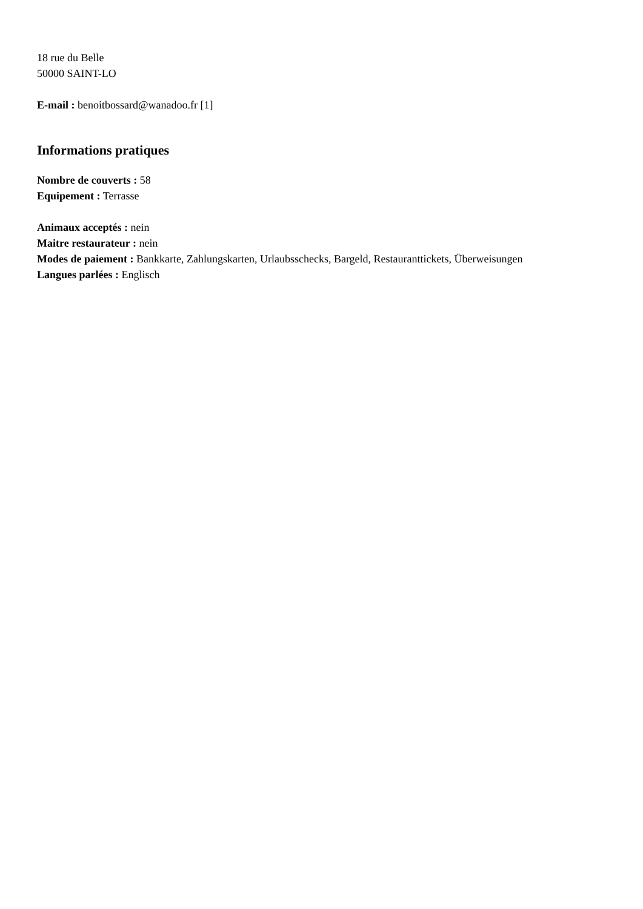18 rue du Belle
50000 SAINT-LO
E-mail : benoitbossard@wanadoo.fr [1]
Informations pratiques
Nombre de couverts : 58
Equipement : Terrasse
Animaux acceptés : nein
Maitre restaurateur : nein
Modes de paiement : Bankkarte, Zahlungskarten, Urlaubsschecks, Bargeld, Restauranttickets, Überweisungen
Langues parlées : Englisch